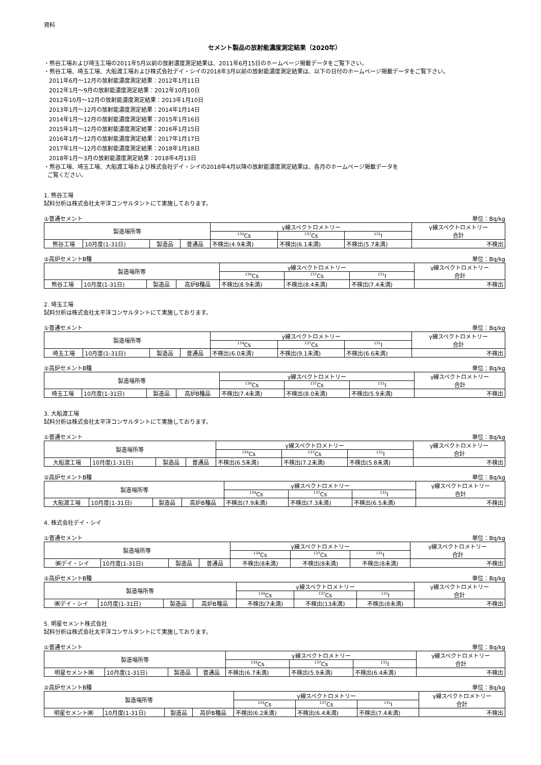資料
セメント製品の放射能濃度測定結果（2020年）
・熊谷工場および埼玉工場の2011年5月以前の放射濃度測定結果は、2011年6月15日のホームページ掲載データをご覧下さい。
・熊谷工場、埼玉工場、大船渡工場および株式会社デイ・シイの2018年3月以前の放射能濃度測定結果は、以下の日付のホームページ掲載データをご覧下さい。
2011年6月～12月の放射能濃度測定結果：2012年1月11日
2012年1月～9月の放射能濃度測定結果：2012年10月10日
2012年10月～12月の放射能濃度測定結果：2013年1月10日
2013年1月～12月の放射能濃度測定結果：2014年1月14日
2014年1月～12月の放射能濃度測定結果：2015年1月16日
2015年1月～12月の放射能濃度測定結果：2016年1月15日
2016年1月～12月の放射能濃度測定結果：2017年1月17日
2017年1月～12月の放射能濃度測定結果：2018年1月18日
2018年1月～3月の放射能濃度測定結果：2018年4月13日
・熊谷工場、埼玉工場、大船渡工場および株式会社デイ・シイの2018年4月以降の放射能濃度測定結果は、各月のホームページ掲載データを
ご覧ください。
1. 熊谷工場
試料分析は株式会社太平洋コンサルタントにて実施しております。
①普通セメント 単位：Bq/kg
| 製造場所等 | | | | γ線スペクトロメトリー | | | γ線スペクトロメトリー 合計 |
| --- | --- | --- | --- | --- | --- | --- | --- |
| | | | | <sup>134</sup>Cs | <sup>137</sup>Cs | <sup>131</sup>I | |
| 熊谷工場 | 10月度(1-31日) | 製造品 | 普通品 | 不検出(4.9未満) | 不検出(6.1未満) | 不検出(5.7未満) | 不検出 |
②高炉セメントB種 単位：Bq/kg
| 製造場所等 | | | | γ線スペクトロメトリー | | | γ線スペクトロメトリー 合計 |
| --- | --- | --- | --- | --- | --- | --- | --- |
| | | | | <sup>134</sup>Cs | <sup>137</sup>Cs | <sup>131</sup>I | |
| 熊谷工場 | 10月度(1-31日) | 製造品 | 高炉B種品 | 不検出(8.9未満) | 不検出(8.4未満) | 不検出(7.4未満) | 不検出 |
2. 埼玉工場
試料分析は株式会社太平洋コンサルタントにて実施しております。
①普通セメント 単位：Bq/kg
| 製造場所等 | | | | γ線スペクトロメトリー | | | γ線スペクトロメトリー 合計 |
| --- | --- | --- | --- | --- | --- | --- | --- |
| | | | | <sup>134</sup>Cs | <sup>137</sup>Cs | <sup>131</sup>I | |
| 埼玉工場 | 10月度(1-31日) | 製造品 | 普通品 | 不検出(6.0未満) | 不検出(9.1未満) | 不検出(6.6未満) | 不検出 |
②高炉セメントB種 単位：Bq/kg
| 製造場所等 | | | | γ線スペクトロメトリー | | | γ線スペクトロメトリー 合計 |
| --- | --- | --- | --- | --- | --- | --- | --- |
| | | | | <sup>134</sup>Cs | <sup>137</sup>Cs | <sup>131</sup>I | |
| 埼玉工場 | 10月度(1-31日) | 製造品 | 高炉B種品 | 不検出(7.4未満) | 不検出(8.0未満) | 不検出(5.9未満) | 不検出 |
3. 大船渡工場
試料分析は株式会社太平洋コンサルタントにて実施しております。
①普通セメント 単位：Bq/kg
| 製造場所等 | | | | γ線スペクトロメトリー | | | γ線スペクトロメトリー 合計 |
| --- | --- | --- | --- | --- | --- | --- | --- |
| | | | | <sup>134</sup>Cs | <sup>137</sup>Cs | <sup>131</sup>I | |
| 大船渡工場 | 10月度(1-31日) | 製造品 | 普通品 | 不検出(6.5未満) | 不検出(7.2未満) | 不検出(5.8未満) | 不検出 |
②高炉セメントB種 単位：Bq/kg
| 製造場所等 | | | | γ線スペクトロメトリー | | | γ線スペクトロメトリー 合計 |
| --- | --- | --- | --- | --- | --- | --- | --- |
| | | | | <sup>134</sup>Cs | <sup>137</sup>Cs | <sup>131</sup>I | |
| 大船渡工場 | 10月度(1-31日) | 製造品 | 高炉B種品 | 不検出(7.9未満) | 不検出(7.3未満) | 不検出(6.5未満) | 不検出 |
4. 株式会社デイ・シイ
①普通セメント 単位：Bq/kg
| 製造場所等 | | | | γ線スペクトロメトリー | | | γ線スペクトロメトリー 合計 |
| --- | --- | --- | --- | --- | --- | --- | --- |
| | | | | <sup>134</sup>Cs | <sup>137</sup>Cs | <sup>131</sup>I | |
| ㈱デイ・シイ | 10月度(1-31日) | 製造品 | 普通品 | 不検出(8未満) | 不検出(8未満) | 不検出(8未満) | 不検出 |
②高炉セメントB種 単位：Bq/kg
| 製造場所等 | | | | γ線スペクトロメトリー | | | γ線スペクトロメトリー 合計 |
| --- | --- | --- | --- | --- | --- | --- | --- |
| | | | | <sup>134</sup>Cs | <sup>137</sup>Cs | <sup>131</sup>I | |
| ㈱デイ・シイ | 10月度(1-31日) | 製造品 | 高炉B種品 | 不検出(7未満) | 不検出(13未満) | 不検出(8未満) | 不検出 |
5. 明星セメント株式会社
試料分析は株式会社太平洋コンサルタントにて実施しております。
①普通セメント 単位：Bq/kg
| 製造場所等 | | | | γ線スペクトロメトリー | | | γ線スペクトロメトリー 合計 |
| --- | --- | --- | --- | --- | --- | --- | --- |
| | | | | <sup>134</sup>Cs | <sup>137</sup>Cs | <sup>131</sup>I | |
| 明星セメント㈱ | 10月度(1-31日) | 製造品 | 普通品 | 不検出(6.7未満) | 不検出(5.9未満) | 不検出(6.4未満) | 不検出 |
②高炉セメントB種 単位：Bq/kg
| 製造場所等 | | | | γ線スペクトロメトリー | | | γ線スペクトロメトリー 合計 |
| --- | --- | --- | --- | --- | --- | --- | --- |
| | | | | <sup>134</sup>Cs | <sup>137</sup>Cs | <sup>131</sup>I | |
| 明星セメント㈱ | 10月度(1-31日) | 製造品 | 高炉B種品 | 不検出(6.2未満) | 不検出(6.4未満) | 不検出(7.4未満) | 不検出 |